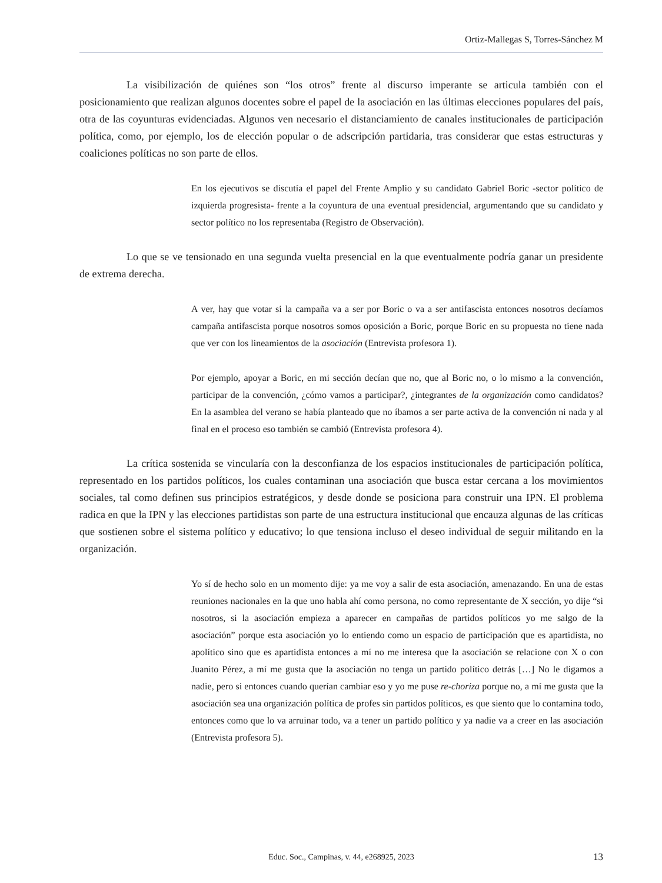Ortiz-Mallegas S, Torres-Sánchez M
La visibilización de quiénes son “los otros” frente al discurso imperante se articula también con el posicionamiento que realizan algunos docentes sobre el papel de la asociación en las últimas elecciones populares del país, otra de las coyunturas evidenciadas. Algunos ven necesario el distanciamiento de canales institucionales de participación política, como, por ejemplo, los de elección popular o de adscripción partidaria, tras considerar que estas estructuras y coaliciones políticas no son parte de ellos.
En los ejecutivos se discutía el papel del Frente Amplio y su candidato Gabriel Boric -sector político de izquierda progresista- frente a la coyuntura de una eventual presidencial, argumentando que su candidato y sector político no los representaba (Registro de Observación).
Lo que se ve tensionado en una segunda vuelta presencial en la que eventualmente podría ganar un presidente de extrema derecha.
A ver, hay que votar si la campaña va a ser por Boric o va a ser antifascista entonces nosotros decíamos campaña antifascista porque nosotros somos oposición a Boric, porque Boric en su propuesta no tiene nada que ver con los lineamientos de la asociación (Entrevista profesora 1).
Por ejemplo, apoyar a Boric, en mi sección decían que no, que al Boric no, o lo mismo a la convención, participar de la convención, ¿cómo vamos a participar?, ¿integrantes de la organización como candidatos? En la asamblea del verano se había planteado que no íbamos a ser parte activa de la convención ni nada y al final en el proceso eso también se cambió (Entrevista profesora 4).
La crítica sostenida se vincularía con la desconfianza de los espacios institucionales de participación política, representado en los partidos políticos, los cuales contaminan una asociación que busca estar cercana a los movimientos sociales, tal como definen sus principios estratégicos, y desde donde se posiciona para construir una IPN. El problema radica en que la IPN y las elecciones partidistas son parte de una estructura institucional que encauza algunas de las críticas que sostienen sobre el sistema político y educativo; lo que tensiona incluso el deseo individual de seguir militando en la organización.
Yo sí de hecho solo en un momento dije: ya me voy a salir de esta asociación, amenazando. En una de estas reuniones nacionales en la que uno habla ahí como persona, no como representante de X sección, yo dije “si nosotros, si la asociación empieza a aparecer en campañas de partidos políticos yo me salgo de la asociación” porque esta asociación yo lo entiendo como un espacio de participación que es apartidista, no apolítico sino que es apartidista entonces a mí no me interesa que la asociación se relacione con X o con Juanito Pérez, a mí me gusta que la asociación no tenga un partido político detrás […] No le digamos a nadie, pero si entonces cuando querían cambiar eso y yo me puse re-choriza porque no, a mí me gusta que la asociación sea una organización política de profes sin partidos políticos, es que siento que lo contamina todo, entonces como que lo va arruinar todo, va a tener un partido político y ya nadie va a creer en las asociación (Entrevista profesora 5).
Educ. Soc., Campinas, v. 44, e268925, 2023
13